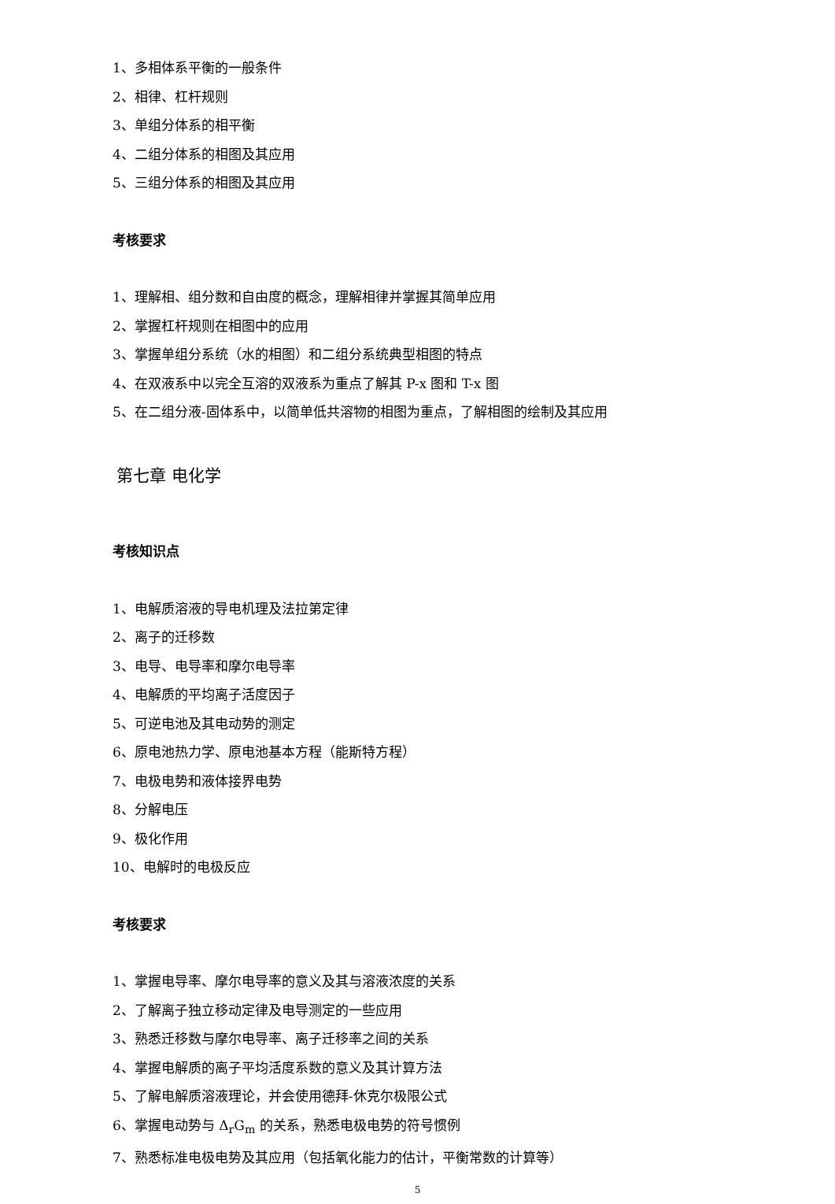1、多相体系平衡的一般条件
2、相律、杠杆规则
3、单组分体系的相平衡
4、二组分体系的相图及其应用
5、三组分体系的相图及其应用
考核要求
1、理解相、组分数和自由度的概念，理解相律并掌握其简单应用
2、掌握杠杆规则在相图中的应用
3、掌握单组分系统（水的相图）和二组分系统典型相图的特点
4、在双液系中以完全互溶的双液系为重点了解其 P-x 图和 T-x 图
5、在二组分液-固体系中，以简单低共溶物的相图为重点，了解相图的绘制及其应用
第七章 电化学
考核知识点
1、电解质溶液的导电机理及法拉第定律
2、离子的迁移数
3、电导、电导率和摩尔电导率
4、电解质的平均离子活度因子
5、可逆电池及其电动势的测定
6、原电池热力学、原电池基本方程（能斯特方程）
7、电极电势和液体接界电势
8、分解电压
9、极化作用
10、电解时的电极反应
考核要求
1、掌握电导率、摩尔电导率的意义及其与溶液浓度的关系
2、了解离子独立移动定律及电导测定的一些应用
3、熟悉迁移数与摩尔电导率、离子迁移率之间的关系
4、掌握电解质的离子平均活度系数的意义及其计算方法
5、了解电解质溶液理论，并会使用德拜-休克尔极限公式
6、掌握电动势与 Δ<sub>r</sub>G<sub>m</sub> 的关系，熟悉电极电势的符号惯例
7、熟悉标准电极电势及其应用（包括氧化能力的估计，平衡常数的计算等）
5